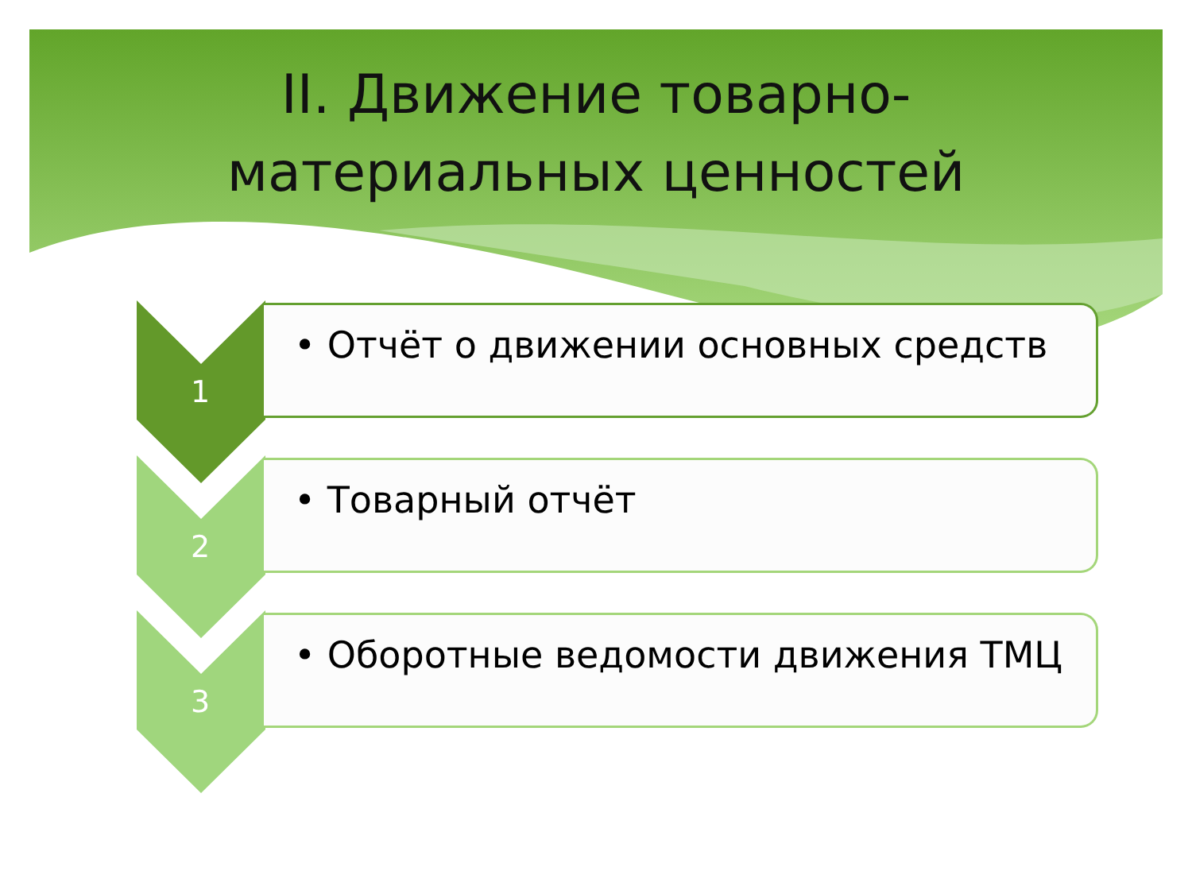II. Движение товарно-
материальных ценностей
1
• Отчёт о движении основных средств
2
• Товарный отчёт
3
• Оборотные ведомости движения ТМЦ